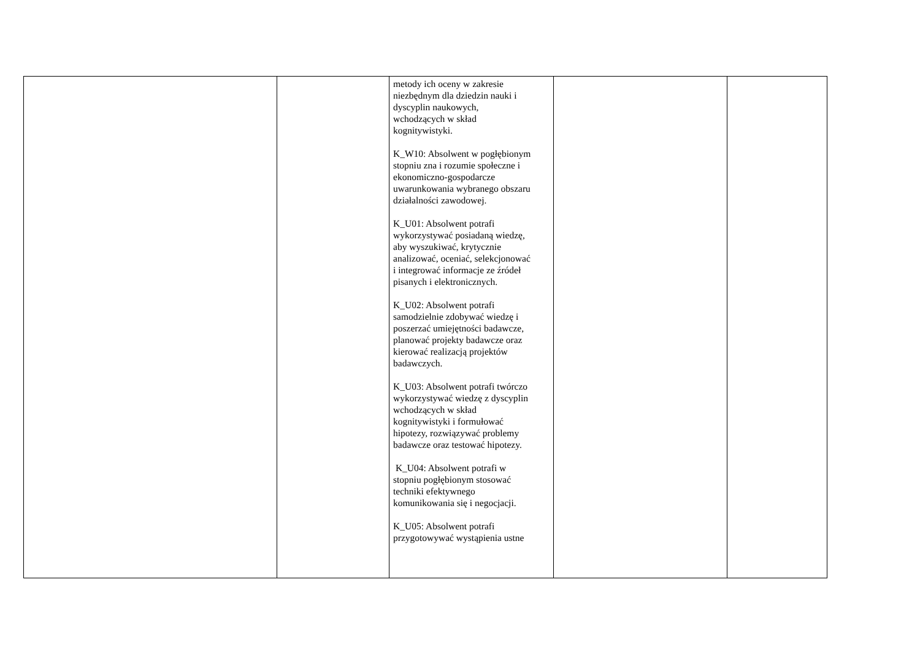| | | metody ich oceny w zakresie niezbędnym dla dziedzin nauki i dyscyplin naukowych, wchodzących w skład kognitywistyki. K_W10: Absolwent w pogłębionym stopniu zna i rozumie społeczne i ekonomiczno-gospodarcze uwarunkowania wybranego obszaru działalności zawodowej. K_U01: Absolwent potrafi wykorzystywać posiadaną wiedzę, aby wyszukiwać, krytycznie analizować, oceniać, selekcjonować i integrować informacje ze źródeł pisanych i elektronicznych. K_U02: Absolwent potrafi samodzielnie zdobywać wiedzę i poszerzać umiejętności badawcze, planować projekty badawcze oraz kierować realizacją projektów badawczych. K_U03: Absolwent potrafi twórczo wykorzystywać wiedzę z dyscyplin wchodzących w skład kognitywistyki i formułować hipotezy, rozwiązywać problemy badawcze oraz testować hipotezy. K_U04: Absolwent potrafi w stopniu pogłębionym stosować techniki efektywnego komunikowania się i negocjacji. K_U05: Absolwent potrafi przygotowywać wystąpienia ustne | | |